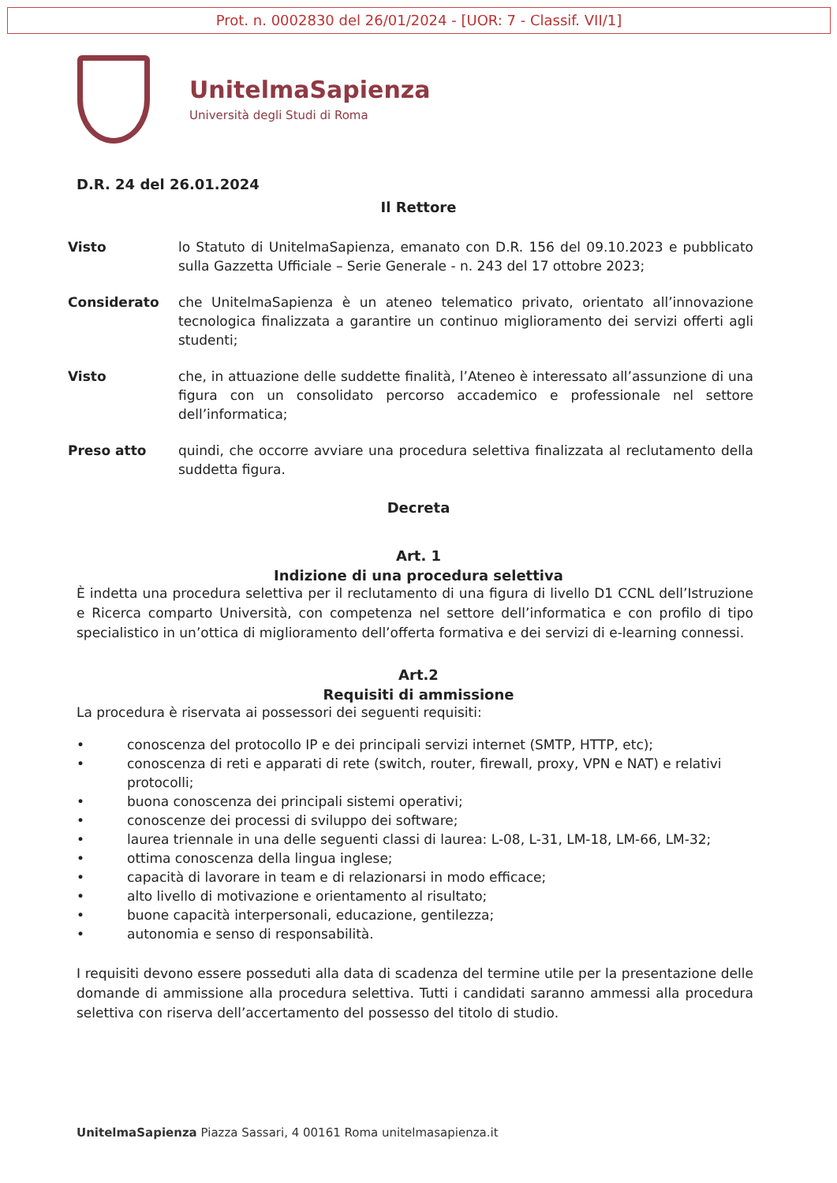Prot. n. 0002830 del 26/01/2024 - [UOR: 7 - Classif. VII/1]
UnitelmaSapienza
Università degli Studi di Roma
D.R. 24 del 26.01.2024
Il Rettore
Visto lo Statuto di UnitelmaSapienza, emanato con D.R. 156 del 09.10.2023 e pubblicato sulla Gazzetta Ufficiale – Serie Generale - n. 243 del 17 ottobre 2023;
Considerato che UnitelmaSapienza è un ateneo telematico privato, orientato all’innovazione tecnologica finalizzata a garantire un continuo miglioramento dei servizi offerti agli studenti;
Visto che, in attuazione delle suddette finalità, l’Ateneo è interessato all’assunzione di una figura con un consolidato percorso accademico e professionale nel settore dell’informatica;
Preso atto quindi, che occorre avviare una procedura selettiva finalizzata al reclutamento della suddetta figura.
Decreta
Art. 1
Indizione di una procedura selettiva
È indetta una procedura selettiva per il reclutamento di una figura di livello D1 CCNL dell’Istruzione e Ricerca comparto Università, con competenza nel settore dell’informatica e con profilo di tipo specialistico in un’ottica di miglioramento dell’offerta formativa e dei servizi di e-learning connessi.
Art.2
Requisiti di ammissione
La procedura è riservata ai possessori dei seguenti requisiti:
• conoscenza del protocollo IP e dei principali servizi internet (SMTP, HTTP, etc);
• conoscenza di reti e apparati di rete (switch, router, firewall, proxy, VPN e NAT) e relativi protocolli;
• buona conoscenza dei principali sistemi operativi;
• conoscenze dei processi di sviluppo dei software;
• laurea triennale in una delle seguenti classi di laurea: L-08, L-31, LM-18, LM-66, LM-32;
• ottima conoscenza della lingua inglese;
• capacità di lavorare in team e di relazionarsi in modo efficace;
• alto livello di motivazione e orientamento al risultato;
• buone capacità interpersonali, educazione, gentilezza;
• autonomia e senso di responsabilità.
I requisiti devono essere posseduti alla data di scadenza del termine utile per la presentazione delle domande di ammissione alla procedura selettiva. Tutti i candidati saranno ammessi alla procedura selettiva con riserva dell’accertamento del possesso del titolo di studio.
UnitelmaSapienza Piazza Sassari, 4 00161 Roma unitelmasapienza.it